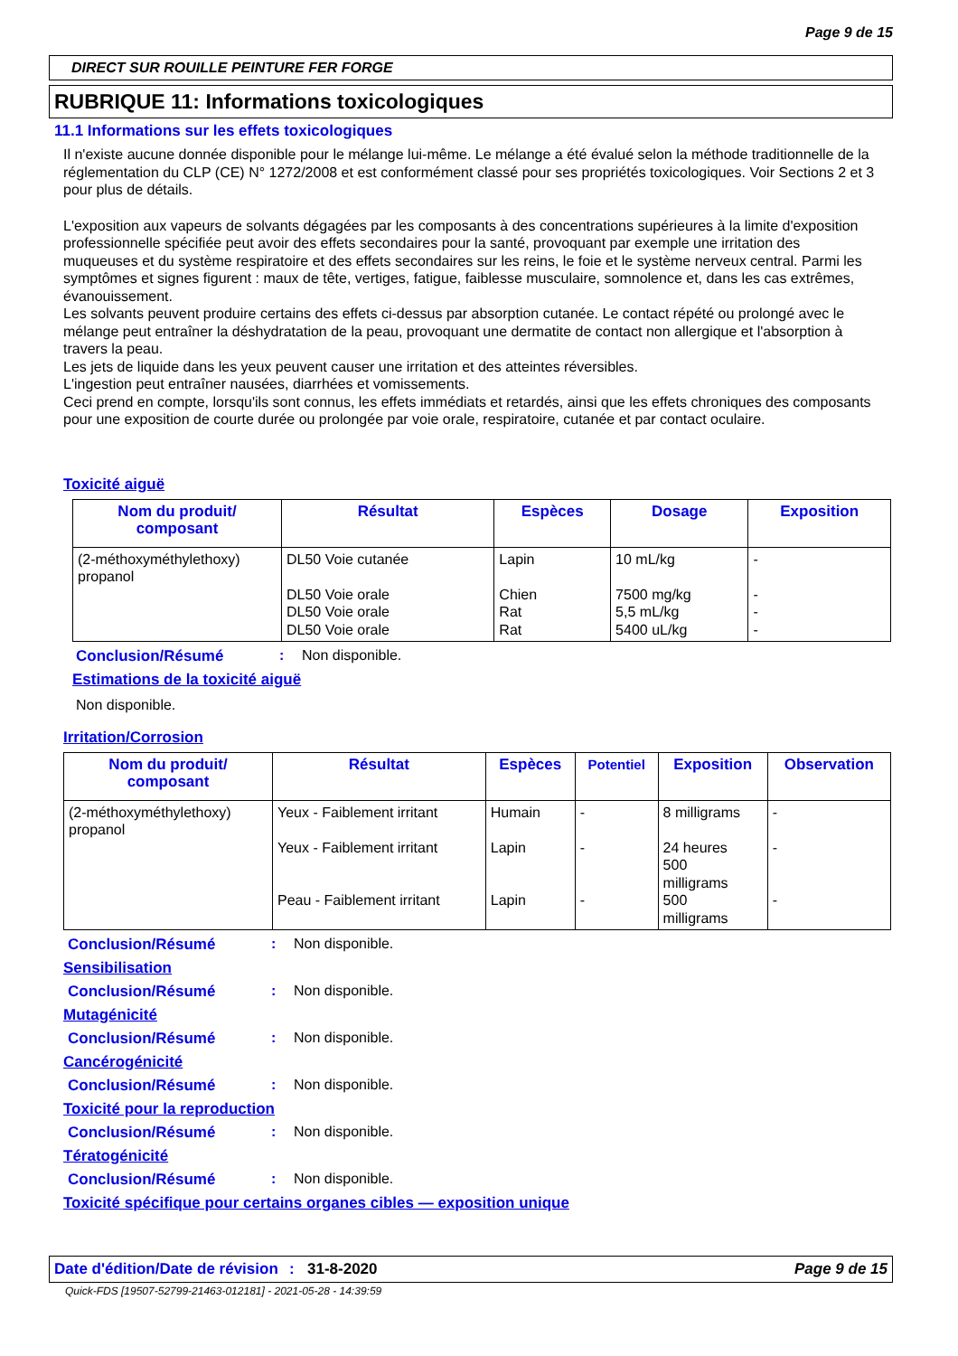Page 9 de 15
DIRECT SUR ROUILLE PEINTURE FER FORGE
RUBRIQUE 11: Informations toxicologiques
11.1 Informations sur les effets toxicologiques
Il n'existe aucune donnée disponible pour le mélange lui-même. Le mélange a été évalué selon la méthode traditionnelle de la réglementation du CLP (CE) N° 1272/2008 et est conformément classé pour ses propriétés toxicologiques. Voir Sections 2 et 3 pour plus de détails.
L'exposition aux vapeurs de solvants dégagées par les composants à des concentrations supérieures à la limite d'exposition professionnelle spécifiée peut avoir des effets secondaires pour la santé, provoquant par exemple une irritation des muqueuses et du système respiratoire et des effets secondaires sur les reins, le foie et le système nerveux central. Parmi les symptômes et signes figurent : maux de tête, vertiges, fatigue, faiblesse musculaire, somnolence et, dans les cas extrêmes, évanouissement.
Les solvants peuvent produire certains des effets ci-dessus par absorption cutanée. Le contact répété ou prolongé avec le mélange peut entraîner la déshydratation de la peau, provoquant une dermatite de contact non allergique et l'absorption à travers la peau.
Les jets de liquide dans les yeux peuvent causer une irritation et des atteintes réversibles.
L'ingestion peut entraîner nausées, diarrhées et vomissements.
Ceci prend en compte, lorsqu'ils sont connus, les effets immédiats et retardés, ainsi que les effets chroniques des composants pour une exposition de courte durée ou prolongée par voie orale, respiratoire, cutanée et par contact oculaire.
Toxicité aiguë
| Nom du produit/ composant | Résultat | Espèces | Dosage | Exposition |
| --- | --- | --- | --- | --- |
| (2-méthoxyméthylethoxy) propanol | DL50 Voie cutanée DL50 Voie orale DL50 Voie orale DL50 Voie orale | Lapin Chien Rat Rat | 10 mL/kg 7500 mg/kg 5,5 mL/kg 5400 uL/kg | - - - - |
Conclusion/Résumé: Non disponible.
Estimations de la toxicité aiguë
Non disponible.
Irritation/Corrosion
| Nom du produit/ composant | Résultat | Espèces | Potentiel | Exposition | Observation |
| --- | --- | --- | --- | --- | --- |
| (2-méthoxyméthylethoxy) propanol | Yeux - Faiblement irritant Yeux - Faiblement irritant Peau - Faiblement irritant | Humain Lapin Lapin | - - - | 8 milligrams 24 heures 500 milligrams 500 milligrams | - - - |
Conclusion/Résumé: Non disponible.
Sensibilisation
Conclusion/Résumé: Non disponible.
Mutagénicité
Conclusion/Résumé: Non disponible.
Cancérogénicité
Conclusion/Résumé: Non disponible.
Toxicité pour la reproduction
Conclusion/Résumé: Non disponible.
Tératogénicité
Conclusion/Résumé: Non disponible.
Toxicité spécifique pour certains organes cibles — exposition unique
Date d'édition/Date de révision: 31-8-2020 Page 9 de 15
Quick-FDS [19507-52799-21463-012181] - 2021-05-28 - 14:39:59